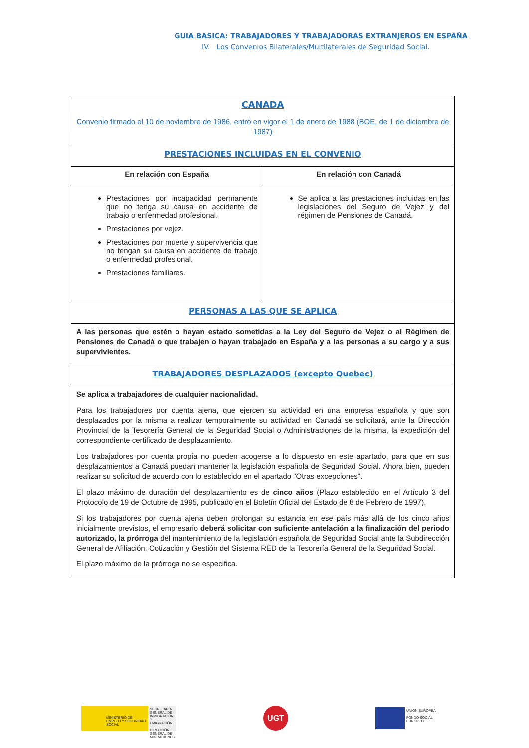GUIA BASICA: TRABAJADORES Y TRABAJADORAS EXTRANJEROS EN ESPAÑA
IV. Los Convenios Bilaterales/Multilaterales de Seguridad Social.
| CANADA Convenio firmado el 10 de noviembre de 1986, entró en vigor el 1 de enero de 1988 (BOE, de 1 de diciembre de 1987) | |
| PRESTACIONES INCLUIDAS EN EL CONVENIO | |
| En relación con España | En relación con Canadá |
| Prestaciones por incapacidad permanente que no tenga su causa en accidente de trabajo o enfermedad profesional. Prestaciones por vejez. Prestaciones por muerte y supervivencia que no tengan su causa en accidente de trabajo o enfermedad profesional. Prestaciones familiares. | Se aplica a las prestaciones incluidas en las legislaciones del Seguro de Vejez y del régimen de Pensiones de Canadá. |
| PERSONAS A LAS QUE SE APLICA | |
| A las personas que estén o hayan estado sometidas a la Ley del Seguro de Vejez o al Régimen de Pensiones de Canadá o que trabajen o hayan trabajado en España y a las personas a su cargo y a sus supervivientes. | |
| TRABAJADORES DESPLAZADOS (excepto Quebec) | |
| Se aplica a trabajadores de cualquier nacionalidad. Para los trabajadores por cuenta ajena, que ejercen su actividad en una empresa española y que son desplazados por la misma a realizar temporalmente su actividad en Canadá se solicitará, ante la Dirección Provincial de la Tesorería General de la Seguridad Social o Administraciones de la misma, la expedición del correspondiente certificado de desplazamiento. Los trabajadores por cuenta propia no pueden acogerse a lo dispuesto en este apartado, para que en sus desplazamientos a Canadá puedan mantener la legislación española de Seguridad Social. Ahora bien, pueden realizar su solicitud de acuerdo con lo establecido en el apartado "Otras excepciones". El plazo máximo de duración del desplazamiento es de cinco años (Plazo establecido en el Artículo 3 del Protocolo de 19 de Octubre de 1995, publicado en el Boletín Oficial del Estado de 8 de Febrero de 1997). Si los trabajadores por cuenta ajena deben prolongar su estancia en ese país más allá de los cinco años inicialmente previstos, el empresario deberá solicitar con suficiente antelación a la finalización del periodo autorizado, la prórroga del mantenimiento de la legislación española de Seguridad Social ante la Subdirección General de Afiliación, Cotización y Gestión del Sistema RED de la Tesorería General de la Seguridad Social. El plazo máximo de la prórroga no se especifica. | |
MINISTERIO DE EMPLEO Y SEGURIDAD SOCIAL
SECRETARÍA GENERAL DE INMIGRACIÓN Y EMIGRACIÓN
DIRECCIÓN GENERAL DE MIGRACIONES
UGT
UNIÓN EUROPEA
FONDO SOCIAL EUROPEO